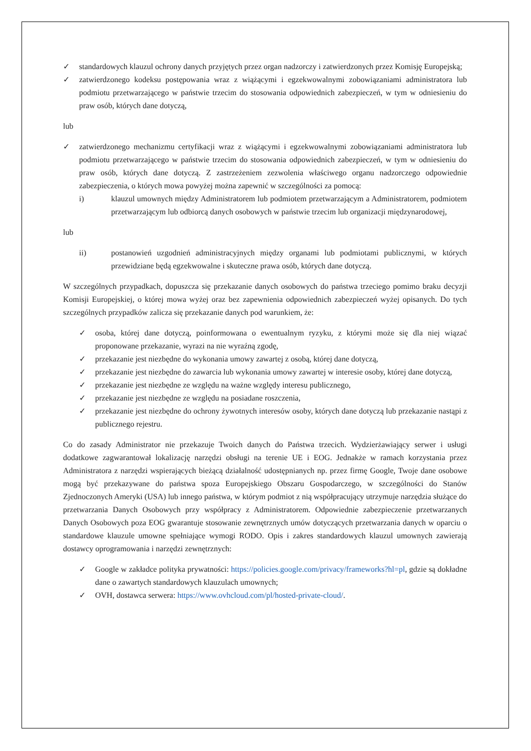✓ standardowych klauzul ochrony danych przyjętych przez organ nadzorczy i zatwierdzonych przez Komisję Europejską;
✓ zatwierdzonego kodeksu postępowania wraz z wiążącymi i egzekwowalnymi zobowiązaniami administratora lub podmiotu przetwarzającego w państwie trzecim do stosowania odpowiednich zabezpieczeń, w tym w odniesieniu do praw osób, których dane dotyczą,
lub
✓ zatwierdzonego mechanizmu certyfikacji wraz z wiążącymi i egzekwowalnymi zobowiązaniami administratora lub podmiotu przetwarzającego w państwie trzecim do stosowania odpowiednich zabezpieczeń, w tym w odniesieniu do praw osób, których dane dotyczą. Z zastrzeżeniem zezwolenia właściwego organu nadzorczego odpowiednie zabezpieczenia, o których mowa powyżej można zapewnić w szczególności za pomocą:
i) klauzul umownych między Administratorem lub podmiotem przetwarzającym a Administratorem, podmiotem przetwarzającym lub odbiorcą danych osobowych w państwie trzecim lub organizacji międzynarodowej,
lub
ii) postanowień uzgodnień administracyjnych między organami lub podmiotami publicznymi, w których przewidziane będą egzekwowalne i skuteczne prawa osób, których dane dotyczą.
W szczególnych przypadkach, dopuszcza się przekazanie danych osobowych do państwa trzeciego pomimo braku decyzji Komisji Europejskiej, o której mowa wyżej oraz bez zapewnienia odpowiednich zabezpieczeń wyżej opisanych. Do tych szczególnych przypadków zalicza się przekazanie danych pod warunkiem, że:
✓ osoba, której dane dotyczą, poinformowana o ewentualnym ryzyku, z którymi może się dla niej wiązać proponowane przekazanie, wyrazi na nie wyraźną zgodę,
✓ przekazanie jest niezbędne do wykonania umowy zawartej z osobą, której dane dotyczą,
✓ przekazanie jest niezbędne do zawarcia lub wykonania umowy zawartej w interesie osoby, której dane dotyczą,
✓ przekazanie jest niezbędne ze względu na ważne względy interesu publicznego,
✓ przekazanie jest niezbędne ze względu na posiadane roszczenia,
✓ przekazanie jest niezbędne do ochrony żywotnych interesów osoby, których dane dotyczą lub przekazanie nastąpi z publicznego rejestru.
Co do zasady Administrator nie przekazuje Twoich danych do Państwa trzecich. Wydzierżawiający serwer i usługi dodatkowe zagwarantował lokalizację narzędzi obsługi na terenie UE i EOG. Jednakże w ramach korzystania przez Administratora z narzędzi wspierających bieżącą działalność udostępnianych np. przez firmę Google, Twoje dane osobowe mogą być przekazywane do państwa spoza Europejskiego Obszaru Gospodarczego, w szczególności do Stanów Zjednoczonych Ameryki (USA) lub innego państwa, w którym podmiot z nią współpracujący utrzymuje narzędzia służące do przetwarzania Danych Osobowych przy współpracy z Administratorem. Odpowiednie zabezpieczenie przetwarzanych Danych Osobowych poza EOG gwarantuje stosowanie zewnętrznych umów dotyczących przetwarzania danych w oparciu o standardowe klauzule umowne spełniające wymogi RODO. Opis i zakres standardowych klauzul umownych zawierają dostawcy oprogramowania i narzędzi zewnętrznych:
✓ Google w zakładce polityka prywatności: https://policies.google.com/privacy/frameworks?hl=pl, gdzie są dokładne dane o zawartych standardowych klauzulach umownych;
✓ OVH, dostawca serwera: https://www.ovhcloud.com/pl/hosted-private-cloud/.